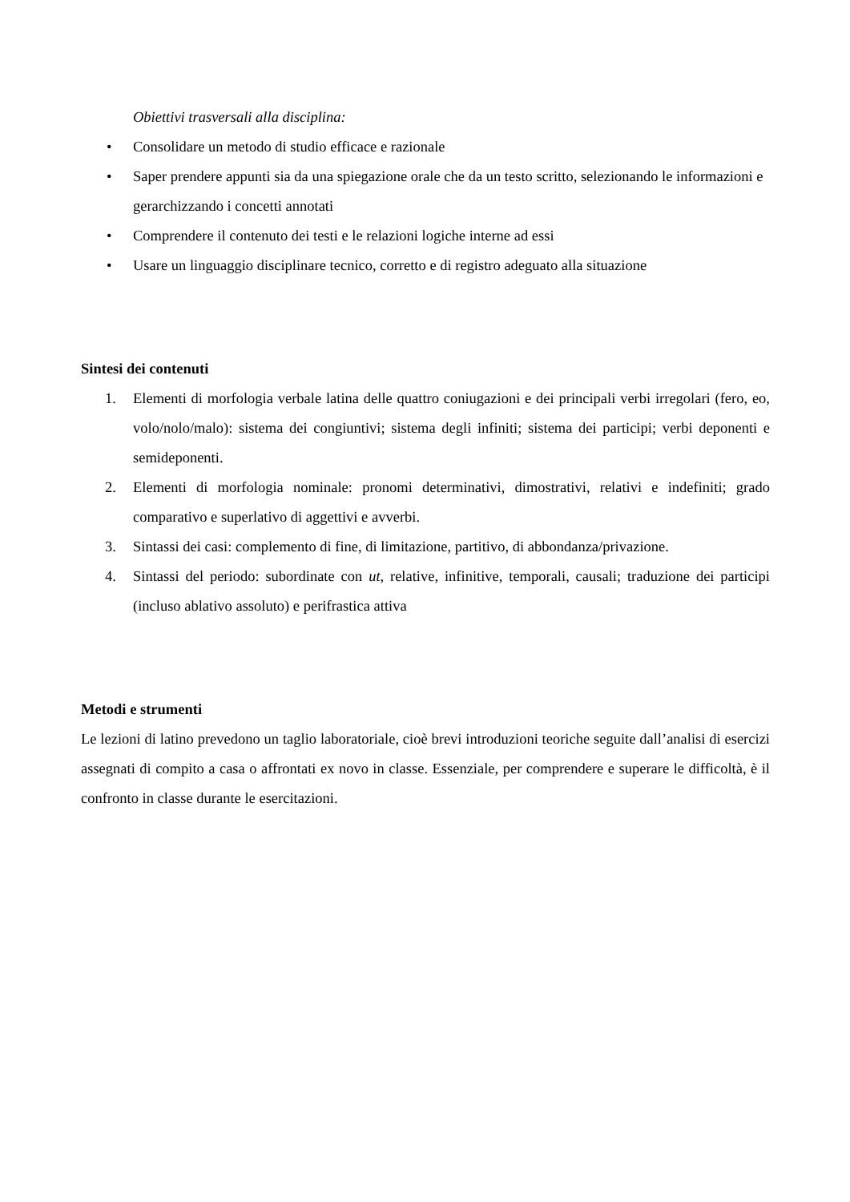Obiettivi trasversali alla disciplina:
• Consolidare un metodo di studio efficace e razionale
• Saper prendere appunti sia da una spiegazione orale che da un testo scritto, selezionando le informazioni e gerarchizzando i concetti annotati
• Comprendere il contenuto dei testi e le relazioni logiche interne ad essi
• Usare un linguaggio disciplinare tecnico, corretto e di registro adeguato alla situazione
Sintesi dei contenuti
1. Elementi di morfologia verbale latina delle quattro coniugazioni e dei principali verbi irregolari (fero, eo, volo/nolo/malo): sistema dei congiuntivi; sistema degli infiniti; sistema dei participi; verbi deponenti e semideponenti.
2. Elementi di morfologia nominale: pronomi determinativi, dimostrativi, relativi e indefiniti; grado comparativo e superlativo di aggettivi e avverbi.
3. Sintassi dei casi: complemento di fine, di limitazione, partitivo, di abbondanza/privazione.
4. Sintassi del periodo: subordinate con ut, relative, infinitive, temporali, causali; traduzione dei participi (incluso ablativo assoluto) e perifrastica attiva
Metodi e strumenti
Le lezioni di latino prevedono un taglio laboratoriale, cioè brevi introduzioni teoriche seguite dall’analisi di esercizi assegnati di compito a casa o affrontati ex novo in classe. Essenziale, per comprendere e superare le difficoltà, è il confronto in classe durante le esercitazioni.